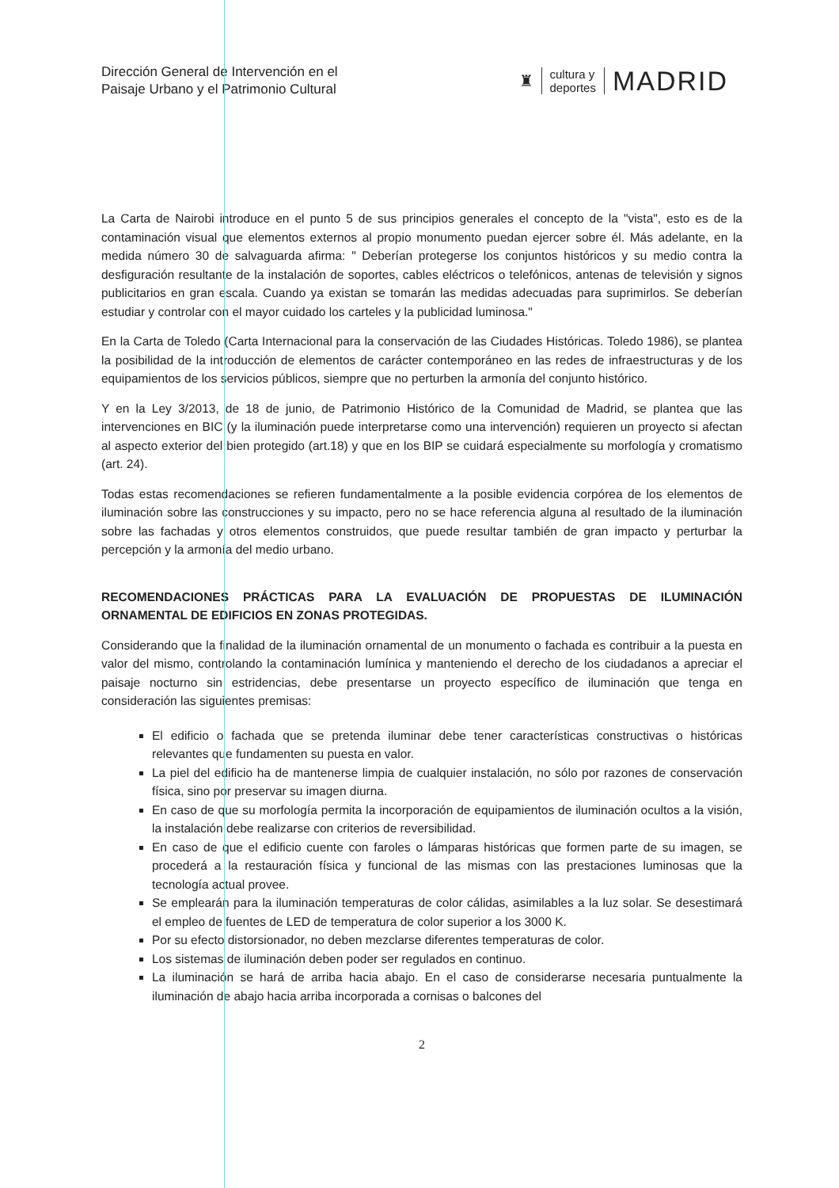Dirección General de Intervención en el
Paisaje Urbano y el Patrimonio Cultural
♜
cultura y
deportes
MADRID
La Carta de Nairobi introduce en el punto 5 de sus principios generales el concepto de la "vista", esto es de la contaminación visual que elementos externos al propio monumento puedan ejercer sobre él. Más adelante, en la medida número 30 de salvaguarda afirma: " Deberían protegerse los conjuntos históricos y su medio contra la desfiguración resultante de la instalación de soportes, cables eléctricos o telefónicos, antenas de televisión y signos publicitarios en gran escala. Cuando ya existan se tomarán las medidas adecuadas para suprimirlos. Se deberían estudiar y controlar con el mayor cuidado los carteles y la publicidad luminosa."
En la Carta de Toledo (Carta Internacional para la conservación de las Ciudades Históricas. Toledo 1986), se plantea la posibilidad de la introducción de elementos de carácter contemporáneo en las redes de infraestructuras y de los equipamientos de los servicios públicos, siempre que no perturben la armonía del conjunto histórico.
Y en la Ley 3/2013, de 18 de junio, de Patrimonio Histórico de la Comunidad de Madrid, se plantea que las intervenciones en BIC (y la iluminación puede interpretarse como una intervención) requieren un proyecto si afectan al aspecto exterior del bien protegido (art.18) y que en los BIP se cuidará especialmente su morfología y cromatismo (art. 24).
Todas estas recomendaciones se refieren fundamentalmente a la posible evidencia corpórea de los elementos de iluminación sobre las construcciones y su impacto, pero no se hace referencia alguna al resultado de la iluminación sobre las fachadas y otros elementos construidos, que puede resultar también de gran impacto y perturbar la percepción y la armonía del medio urbano.
RECOMENDACIONES PRÁCTICAS PARA LA EVALUACIÓN DE PROPUESTAS DE ILUMINACIÓN ORNAMENTAL DE EDIFICIOS EN ZONAS PROTEGIDAS.
Considerando que la finalidad de la iluminación ornamental de un monumento o fachada es contribuir a la puesta en valor del mismo, controlando la contaminación lumínica y manteniendo el derecho de los ciudadanos a apreciar el paisaje nocturno sin estridencias, debe presentarse un proyecto específico de iluminación que tenga en consideración las siguientes premisas:
El edificio o fachada que se pretenda iluminar debe tener características constructivas o históricas relevantes que fundamenten su puesta en valor.
La piel del edificio ha de mantenerse limpia de cualquier instalación, no sólo por razones de conservación física, sino por preservar su imagen diurna.
En caso de que su morfología permita la incorporación de equipamientos de iluminación ocultos a la visión, la instalación debe realizarse con criterios de reversibilidad.
En caso de que el edificio cuente con faroles o lámparas históricas que formen parte de su imagen, se procederá a la restauración física y funcional de las mismas con las prestaciones luminosas que la tecnología actual provee.
Se emplearán para la iluminación temperaturas de color cálidas, asimilables a la luz solar. Se desestimará el empleo de fuentes de LED de temperatura de color superior a los 3000 K.
Por su efecto distorsionador, no deben mezclarse diferentes temperaturas de color.
Los sistemas de iluminación deben poder ser regulados en continuo.
La iluminación se hará de arriba hacia abajo. En el caso de considerarse necesaria puntualmente la iluminación de abajo hacia arriba incorporada a cornisas o balcones del
2